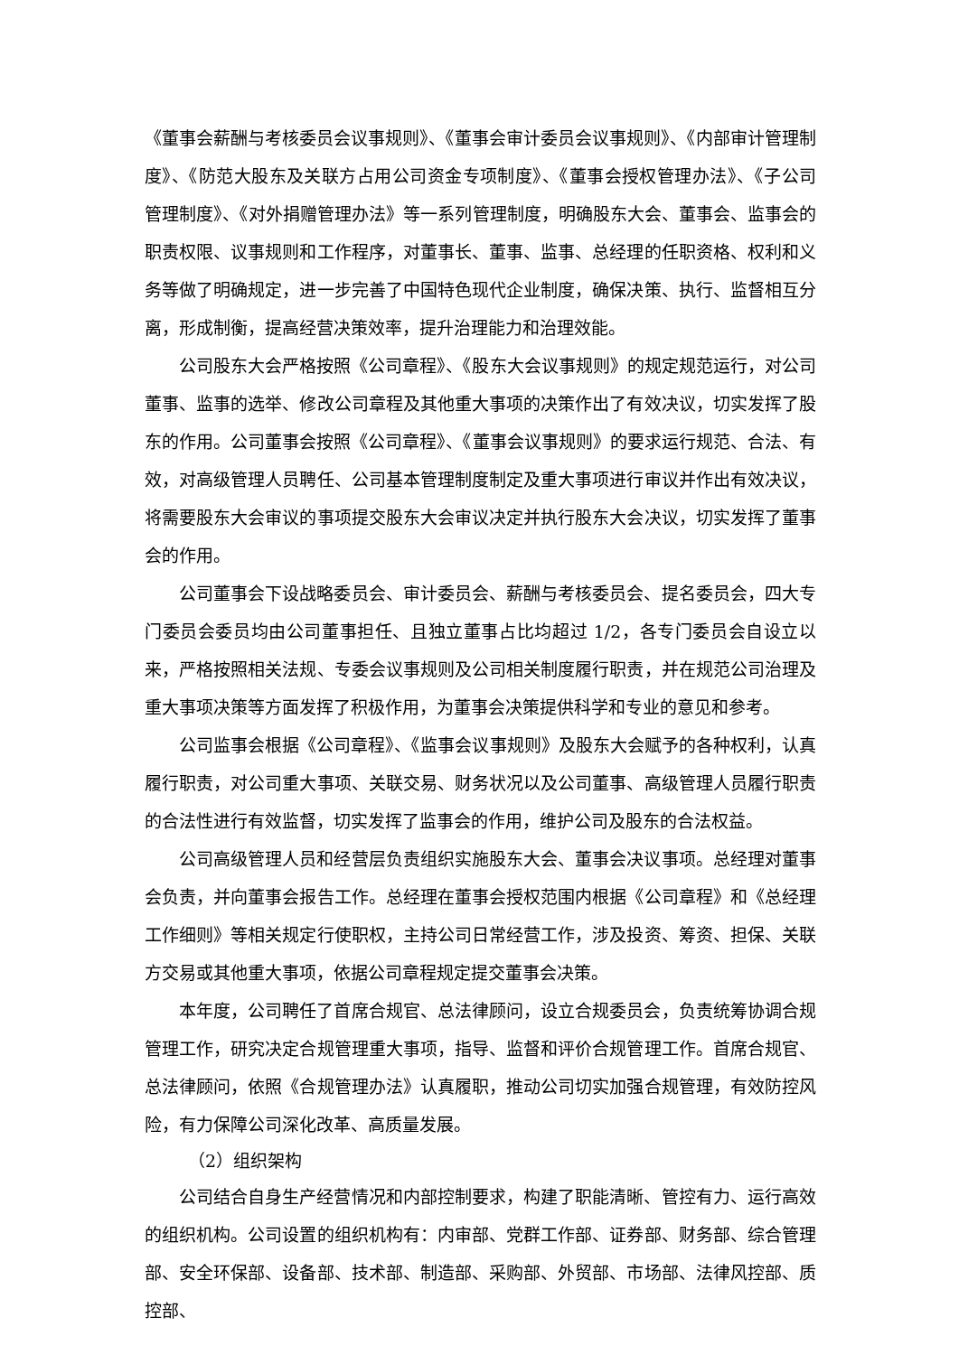《董事会薪酬与考核委员会议事规则》、《董事会审计委员会议事规则》、《内部审计管理制度》、《防范大股东及关联方占用公司资金专项制度》、《董事会授权管理办法》、《子公司管理制度》、《对外捐赠管理办法》等一系列管理制度，明确股东大会、董事会、监事会的职责权限、议事规则和工作程序，对董事长、董事、监事、总经理的任职资格、权利和义务等做了明确规定，进一步完善了中国特色现代企业制度，确保决策、执行、监督相互分离，形成制衡，提高经营决策效率，提升治理能力和治理效能。
公司股东大会严格按照《公司章程》、《股东大会议事规则》的规定规范运行，对公司董事、监事的选举、修改公司章程及其他重大事项的决策作出了有效决议，切实发挥了股东的作用。公司董事会按照《公司章程》、《董事会议事规则》的要求运行规范、合法、有效，对高级管理人员聘任、公司基本管理制度制定及重大事项进行审议并作出有效决议，将需要股东大会审议的事项提交股东大会审议决定并执行股东大会决议，切实发挥了董事会的作用。
公司董事会下设战略委员会、审计委员会、薪酬与考核委员会、提名委员会，四大专门委员会委员均由公司董事担任、且独立董事占比均超过 1/2，各专门委员会自设立以来，严格按照相关法规、专委会议事规则及公司相关制度履行职责，并在规范公司治理及重大事项决策等方面发挥了积极作用，为董事会决策提供科学和专业的意见和参考。
公司监事会根据《公司章程》、《监事会议事规则》及股东大会赋予的各种权利，认真履行职责，对公司重大事项、关联交易、财务状况以及公司董事、高级管理人员履行职责的合法性进行有效监督，切实发挥了监事会的作用，维护公司及股东的合法权益。
公司高级管理人员和经营层负责组织实施股东大会、董事会决议事项。总经理对董事会负责，并向董事会报告工作。总经理在董事会授权范围内根据《公司章程》和《总经理工作细则》等相关规定行使职权，主持公司日常经营工作，涉及投资、筹资、担保、关联方交易或其他重大事项，依据公司章程规定提交董事会决策。
本年度，公司聘任了首席合规官、总法律顾问，设立合规委员会，负责统筹协调合规管理工作，研究决定合规管理重大事项，指导、监督和评价合规管理工作。首席合规官、总法律顾问，依照《合规管理办法》认真履职，推动公司切实加强合规管理，有效防控风险，有力保障公司深化改革、高质量发展。
（2）组织架构
公司结合自身生产经营情况和内部控制要求，构建了职能清晰、管控有力、运行高效的组织机构。公司设置的组织机构有：内审部、党群工作部、证券部、财务部、综合管理部、安全环保部、设备部、技术部、制造部、采购部、外贸部、市场部、法律风控部、质控部、